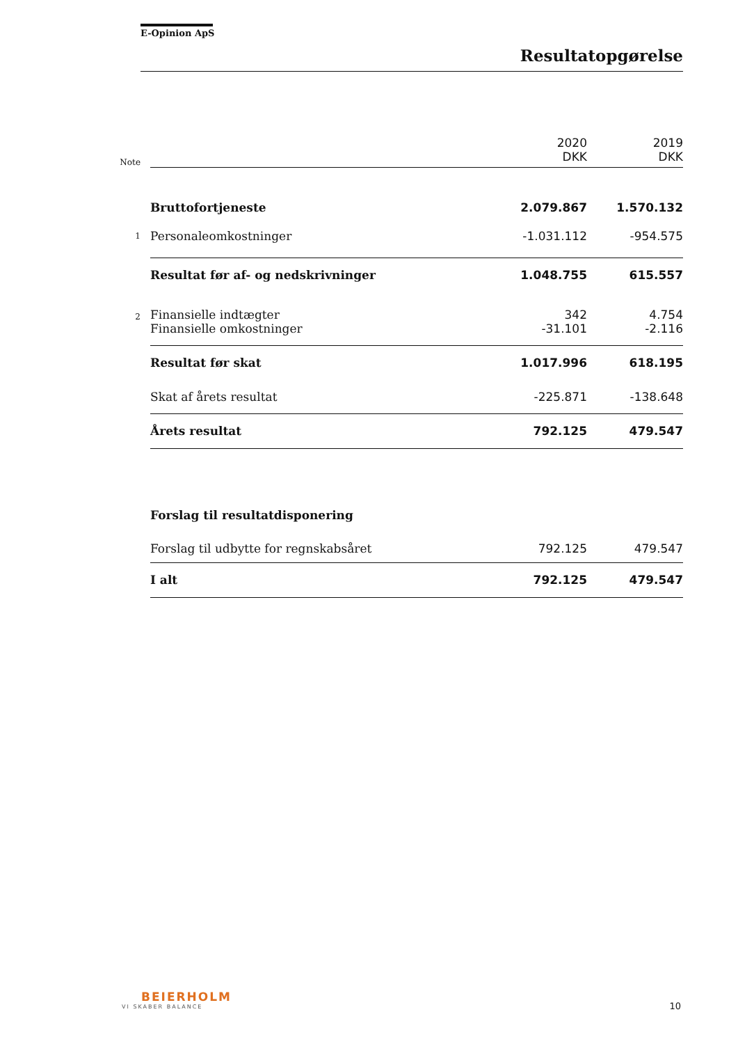E-Opinion ApS
Resultatopgørelse
| Note | | 2020 DKK | 2019 DKK |
| --- | --- | --- | --- |
| | Bruttofortjeneste | 2.079.867 | 1.570.132 |
| 1 | Personaleomkostninger | -1.031.112 | -954.575 |
| | Resultat før af- og nedskrivninger | 1.048.755 | 615.557 |
| 2 | Finansielle indtægter | 342 | 4.754 |
| | Finansielle omkostninger | -31.101 | -2.116 |
| | Resultat før skat | 1.017.996 | 618.195 |
| | Skat af årets resultat | -225.871 | -138.648 |
| | Årets resultat | 792.125 | 479.547 |
| | Forslag til resultatdisponering | | |
| | Forslag til udbytte for regnskabsåret | 792.125 | 479.547 |
| | I alt | 792.125 | 479.547 |
BEIERHOLM
VI SKABER BALANCE
10